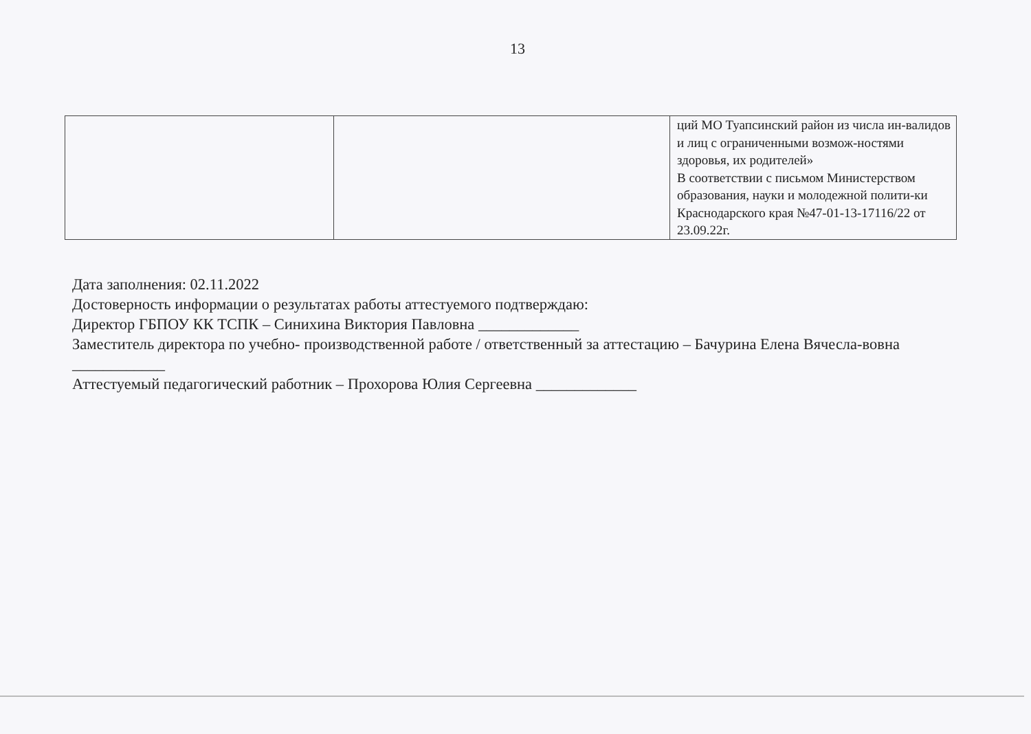13
| | | ций МО Туапсинский район из числа ин-валидов и лиц с ограниченными возмож-ностями здоровья, их родителей» В соответствии с письмом Министерством образования, науки и молодежной полити-ки Краснодарского края №47-01-13-17116/22 от 23.09.22г. |
Дата заполнения: 02.11.2022
Достоверность информации о результатах работы аттестуемого подтверждаю:
Директор ГБПОУ КК ТСПК – Синихина Виктория Павловна _____________
Заместитель директора по учебно- производственной работе / ответственный за аттестацию – Бачурина Елена Вячесла-вовна ____________
Аттестуемый педагогический работник – Прохорова Юлия Сергеевна _____________